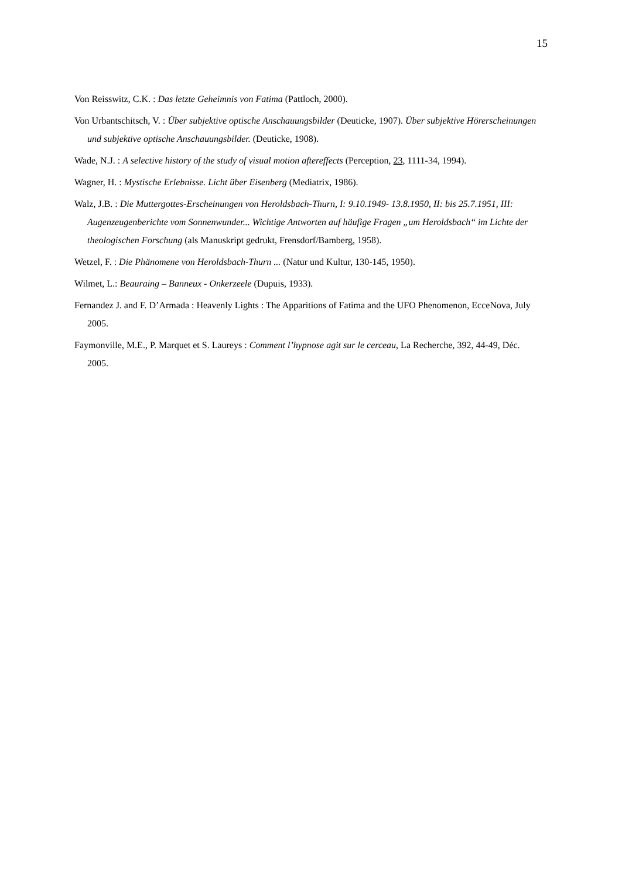15
Von Reisswitz, C.K. : Das letzte Geheimnis von Fatima (Pattloch, 2000).
Von Urbantschitsch, V. : Über subjektive optische Anschauungsbilder (Deuticke, 1907). Über subjektive Hörerscheinungen und subjektive optische Anschauungsbilder. (Deuticke, 1908).
Wade, N.J. : A selective history of the study of visual motion aftereffects (Perception, 23, 1111-34, 1994).
Wagner, H. : Mystische Erlebnisse. Licht über Eisenberg (Mediatrix, 1986).
Walz, J.B. : Die Muttergottes-Erscheinungen von Heroldsbach-Thurn, I: 9.10.1949- 13.8.1950, II: bis 25.7.1951, III: Augenzeugenberichte vom Sonnenwunder... Wichtige Antworten auf häufige Fragen „um Heroldsbach“ im Lichte der theologischen Forschung (als Manuskript gedrukt, Frensdorf/Bamberg, 1958).
Wetzel, F. : Die Phänomene von Heroldsbach-Thurn ... (Natur und Kultur, 130-145, 1950).
Wilmet, L.: Beauraing – Banneux - Onkerzeele (Dupuis, 1933).
Fernandez J. and F. D’Armada : Heavenly Lights : The Apparitions of Fatima and the UFO Phenomenon, EcceNova, July 2005.
Faymonville, M.E., P. Marquet et S. Laureys : Comment l’hypnose agit sur le cerceau, La Recherche, 392, 44-49, Déc. 2005.